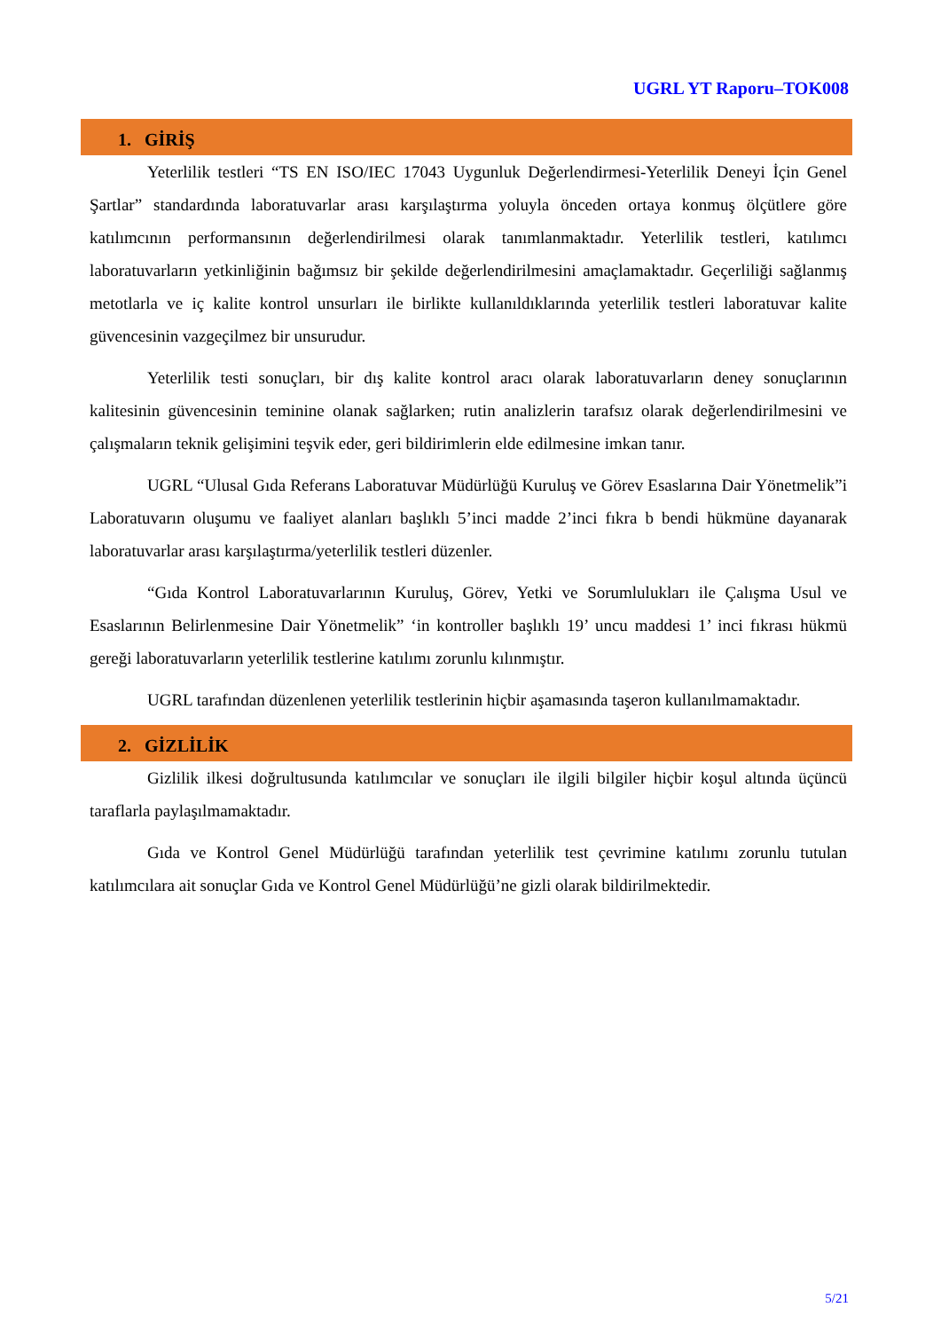UGRL YT Raporu–TOK008
1. GİRİŞ
Yeterlilik testleri “TS EN ISO/IEC 17043 Uygunluk Değerlendirmesi-Yeterlilik Deneyi İçin Genel Şartlar” standardında laboratuvarlar arası karşılaştırma yoluyla önceden ortaya konmuş ölçütlere göre katılımcının performansının değerlendirilmesi olarak tanımlanmaktadır. Yeterlilik testleri, katılımcı laboratuvarların yetkinliğinin bağımsız bir şekilde değerlendirilmesini amaçlamaktadır. Geçerliliği sağlanmış metotlarla ve iç kalite kontrol unsurları ile birlikte kullanıldıklarında yeterlilik testleri laboratuvar kalite güvencesinin vazgeçilmez bir unsurudur.
Yeterlilik testi sonuçları, bir dış kalite kontrol aracı olarak laboratuvarların deney sonuçlarının kalitesinin güvencesinin teminine olanak sağlarken; rutin analizlerin tarafsız olarak değerlendirilmesini ve çalışmaların teknik gelişimini teşvik eder, geri bildirimlerin elde edilmesine imkan tanır.
UGRL “Ulusal Gıda Referans Laboratuvar Müdürlüğü Kuruluş ve Görev Esaslarına Dair Yönetmelik”i Laboratuvarın oluşumu ve faaliyet alanları başlıklı 5’inci madde 2’inci fıkra b bendi hükmüne dayanarak laboratuvarlar arası karşılaştırma/yeterlilik testleri düzenler.
“Gıda Kontrol Laboratuvarlarının Kuruluş, Görev, Yetki ve Sorumlulukları ile Çalışma Usul ve Esaslarının Belirlenmesine Dair Yönetmelik” ‘in kontroller başlıklı 19’ uncu maddesi 1’ inci fıkrası hükmü gereği laboratuvarların yeterlilik testlerine katılımı zorunlu kılınmıştır.
UGRL tarafından düzenlenen yeterlilik testlerinin hiçbir aşamasında taşeron kullanılmamaktadır.
2. GİZLİLİK
Gizlilik ilkesi doğrultusunda katılımcılar ve sonuçları ile ilgili bilgiler hiçbir koşul altında üçüncü taraflarla paylaşılmamaktadır.
Gıda ve Kontrol Genel Müdürlüğü tarafından yeterlilik test çevrimine katılımı zorunlu tutulan katılımcılara ait sonuçlar Gıda ve Kontrol Genel Müdürlüğü’ne gizli olarak bildirilmektedir.
5/21